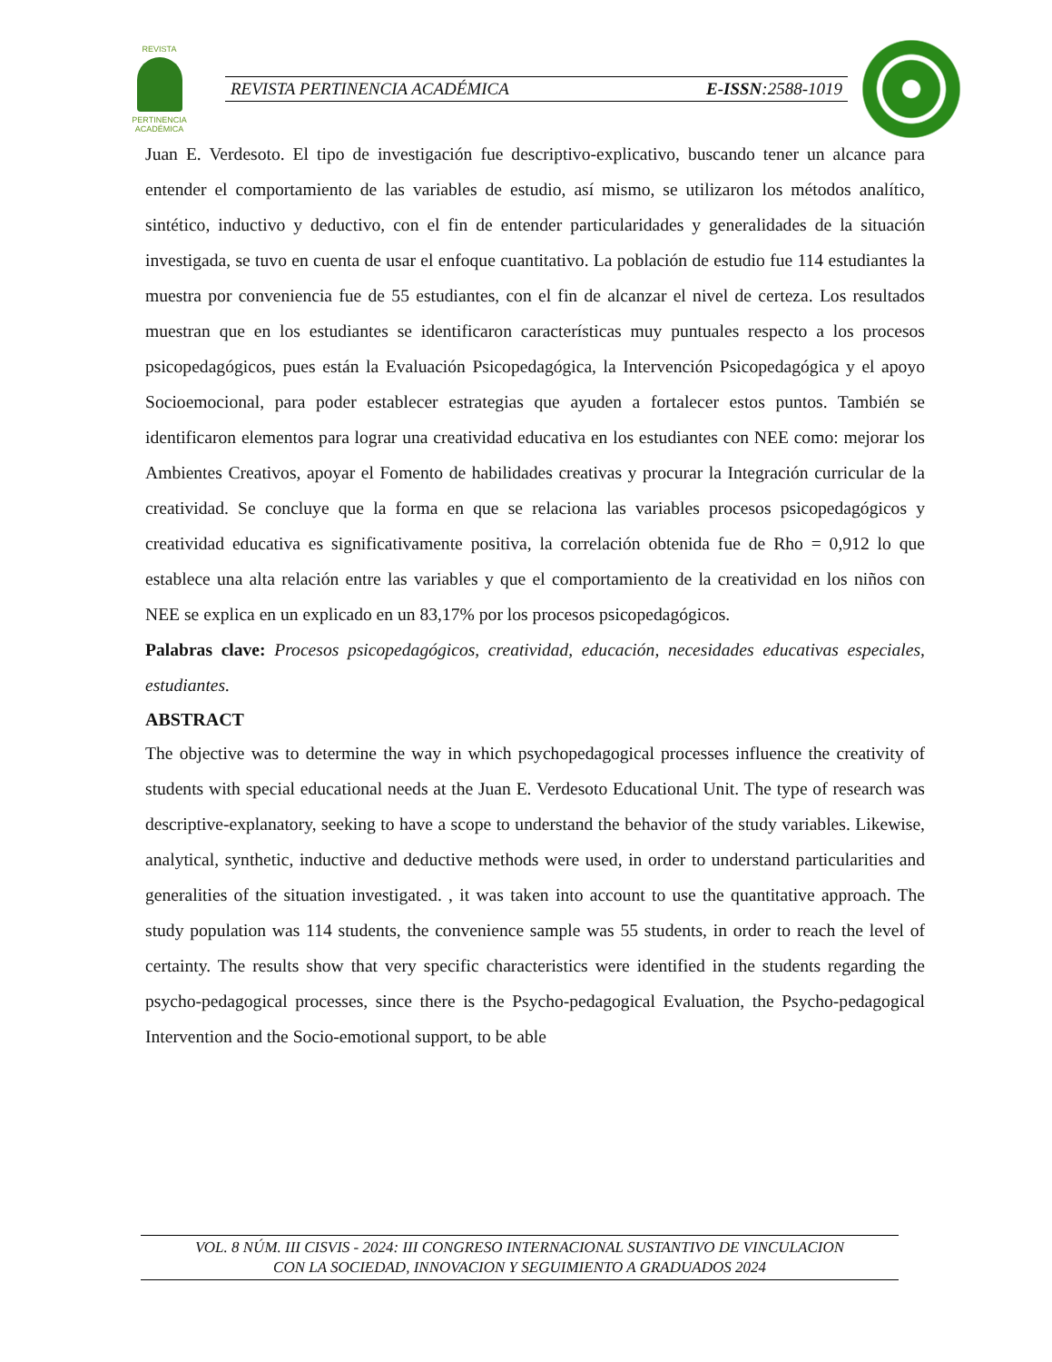REVISTA
PERTINENCIA ACADÉMICA
REVISTA PERTINENCIA ACADÉMICA E-ISSN:2588-1019
Juan E. Verdesoto. El tipo de investigación fue descriptivo-explicativo, buscando tener un alcance para entender el comportamiento de las variables de estudio, así mismo, se utilizaron los métodos analítico, sintético, inductivo y deductivo, con el fin de entender particularidades y generalidades de la situación investigada, se tuvo en cuenta de usar el enfoque cuantitativo. La población de estudio fue 114 estudiantes la muestra por conveniencia fue de 55 estudiantes, con el fin de alcanzar el nivel de certeza. Los resultados muestran que en los estudiantes se identificaron características muy puntuales respecto a los procesos psicopedagógicos, pues están la Evaluación Psicopedagógica, la Intervención Psicopedagógica y el apoyo Socioemocional, para poder establecer estrategias que ayuden a fortalecer estos puntos. También se identificaron elementos para lograr una creatividad educativa en los estudiantes con NEE como: mejorar los Ambientes Creativos, apoyar el Fomento de habilidades creativas y procurar la Integración curricular de la creatividad. Se concluye que la forma en que se relaciona las variables procesos psicopedagógicos y creatividad educativa es significativamente positiva, la correlación obtenida fue de Rho = 0,912 lo que establece una alta relación entre las variables y que el comportamiento de la creatividad en los niños con NEE se explica en un explicado en un 83,17% por los procesos psicopedagógicos.
Palabras clave: Procesos psicopedagógicos, creatividad, educación, necesidades educativas especiales, estudiantes.
ABSTRACT
The objective was to determine the way in which psychopedagogical processes influence the creativity of students with special educational needs at the Juan E. Verdesoto Educational Unit. The type of research was descriptive-explanatory, seeking to have a scope to understand the behavior of the study variables. Likewise, analytical, synthetic, inductive and deductive methods were used, in order to understand particularities and generalities of the situation investigated. , it was taken into account to use the quantitative approach. The study population was 114 students, the convenience sample was 55 students, in order to reach the level of certainty. The results show that very specific characteristics were identified in the students regarding the psycho-pedagogical processes, since there is the Psycho-pedagogical Evaluation, the Psycho-pedagogical Intervention and the Socio-emotional support, to be able
VOL. 8 NÚM. III CISVIS - 2024: III CONGRESO INTERNACIONAL SUSTANTIVO DE VINCULACION
CON LA SOCIEDAD, INNOVACION Y SEGUIMIENTO A GRADUADOS 2024